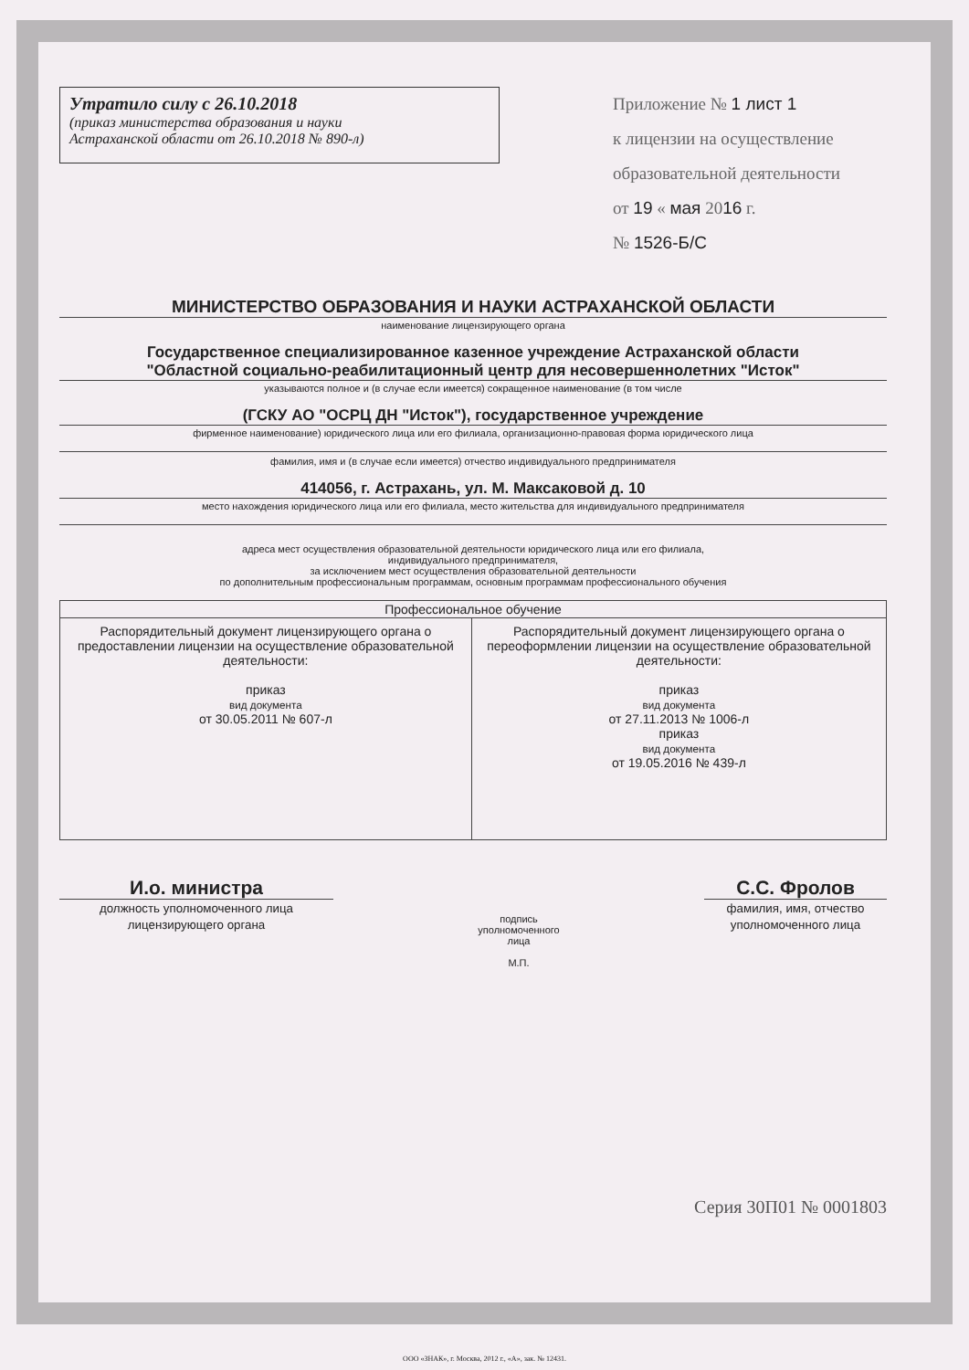Утратило силу с 26.10.2018
(приказ министерства образования и науки
Астраханской области от 26.10.2018 № 890-л)
Приложение № 1 лист 1
к лицензии на осуществление
образовательной деятельности
от 19 « мая 2016 г.
№ 1526-Б/С
МИНИСТЕРСТВО ОБРАЗОВАНИЯ И НАУКИ АСТРАХАНСКОЙ ОБЛАСТИ
наименование лицензирующего органа
Государственное специализированное казенное учреждение Астраханской области
"Областной социально-реабилитационный центр для несовершеннолетних "Исток"
указываются полное и (в случае если имеется) сокращенное наименование (в том числе
(ГСКУ АО "ОСРЦ ДН "Исток"), государственное учреждение
фирменное наименование) юридического лица или его филиала, организационно-правовая форма юридического лица
фамилия, имя и (в случае если имеется) отчество индивидуального предпринимателя
414056, г. Астрахань, ул. М. Максаковой д. 10
место нахождения юридического лица или его филиала, место жительства для индивидуального предпринимателя
адреса мест осуществления образовательной деятельности юридического лица или его филиала,
индивидуального предпринимателя,
за исключением мест осуществления образовательной деятельности
по дополнительным профессиональным программам, основным программам профессионального обучения
| Профессиональное обучение | |
| --- | --- |
| Распорядительный документ лицензирующего органа о предоставлении лицензии на осуществление образовательной деятельности: приказ вид документа от 30.05.2011 № 607-л | Распорядительный документ лицензирующего органа о переоформлении лицензии на осуществление образовательной деятельности: приказ вид документа от 27.11.2013 № 1006-л приказ вид документа от 19.05.2016 № 439-л |
И.о. министра
должность уполномоченного лица лицензирующего органа
подпись
уполномоченного
лица
М.П.
С.С. Фролов
фамилия, имя, отчество уполномоченного лица
Серия 30П01 № 0001803
ООО «ЗНАК», г. Москва, 2012 г., «А», зак. № 12431.